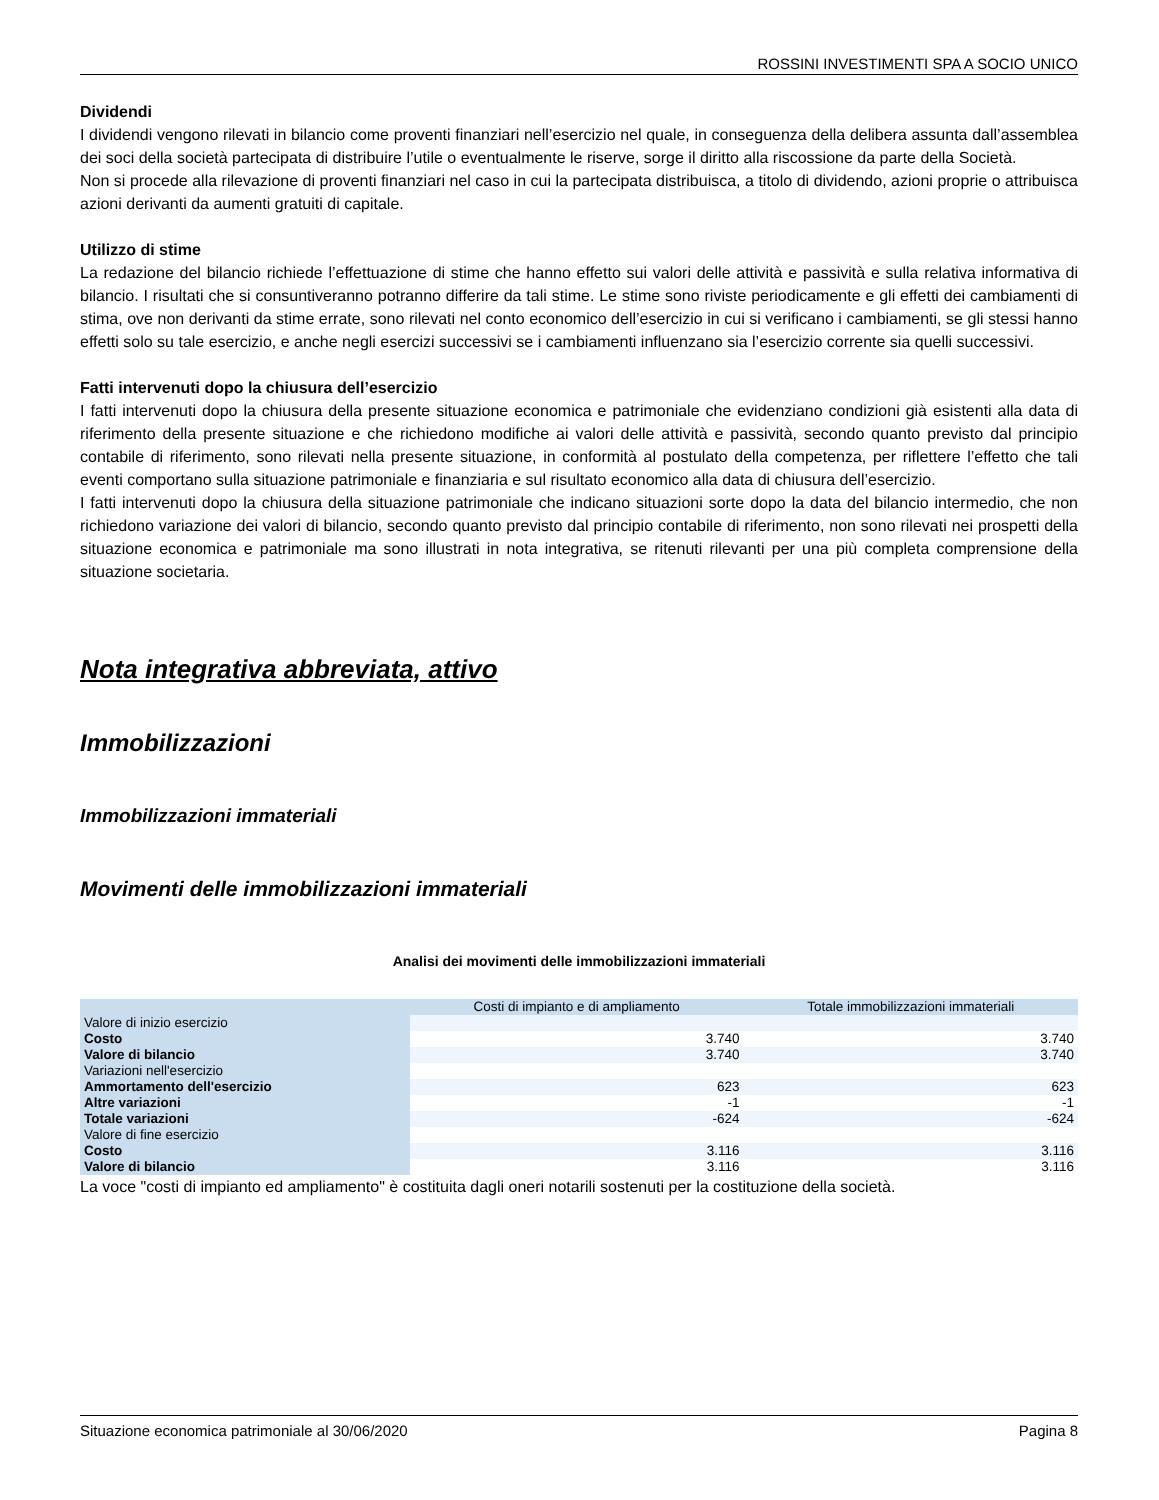ROSSINI INVESTIMENTI SPA A SOCIO UNICO
Dividendi
I dividendi vengono rilevati in bilancio come proventi finanziari nell’esercizio nel quale, in conseguenza della delibera assunta dall’assemblea dei soci della società partecipata di distribuire l’utile o eventualmente le riserve, sorge il diritto alla riscossione da parte della Società.
Non si procede alla rilevazione di proventi finanziari nel caso in cui la partecipata distribuisca, a titolo di dividendo, azioni proprie o attribuisca azioni derivanti da aumenti gratuiti di capitale.
Utilizzo di stime
La redazione del bilancio richiede l’effettuazione di stime che hanno effetto sui valori delle attività e passività e sulla relativa informativa di bilancio. I risultati che si consuntiveranno potranno differire da tali stime. Le stime sono riviste periodicamente e gli effetti dei cambiamenti di stima, ove non derivanti da stime errate, sono rilevati nel conto economico dell’esercizio in cui si verificano i cambiamenti, se gli stessi hanno effetti solo su tale esercizio, e anche negli esercizi successivi se i cambiamenti influenzano sia l’esercizio corrente sia quelli successivi.
Fatti intervenuti dopo la chiusura dell’esercizio
I fatti intervenuti dopo la chiusura della presente situazione economica e patrimoniale che evidenziano condizioni già esistenti alla data di riferimento della presente situazione e che richiedono modifiche ai valori delle attività e passività, secondo quanto previsto dal principio contabile di riferimento, sono rilevati nella presente situazione, in conformità al postulato della competenza, per riflettere l’effetto che tali eventi comportano sulla situazione patrimoniale e finanziaria e sul risultato economico alla data di chiusura dell’esercizio.
I fatti intervenuti dopo la chiusura della situazione patrimoniale che indicano situazioni sorte dopo la data del bilancio intermedio, che non richiedono variazione dei valori di bilancio, secondo quanto previsto dal principio contabile di riferimento, non sono rilevati nei prospetti della situazione economica e patrimoniale ma sono illustrati in nota integrativa, se ritenuti rilevanti per una più completa comprensione della situazione societaria.
Nota integrativa abbreviata, attivo
Immobilizzazioni
Immobilizzazioni immateriali
Movimenti delle immobilizzazioni immateriali
Analisi dei movimenti delle immobilizzazioni immateriali
| | Costi di impianto e di ampliamento | Totale immobilizzazioni immateriali |
| --- | --- | --- |
| Valore di inizio esercizio | | |
| Costo | 3.740 | 3.740 |
| Valore di bilancio | 3.740 | 3.740 |
| Variazioni nell'esercizio | | |
| Ammortamento dell'esercizio | 623 | 623 |
| Altre variazioni | -1 | -1 |
| Totale variazioni | -624 | -624 |
| Valore di fine esercizio | | |
| Costo | 3.116 | 3.116 |
| Valore di bilancio | 3.116 | 3.116 |
La voce "costi di impianto ed ampliamento" è costituita dagli oneri notarili sostenuti per la costituzione della società.
Situazione economica patrimoniale al 30/06/2020 Pagina 8